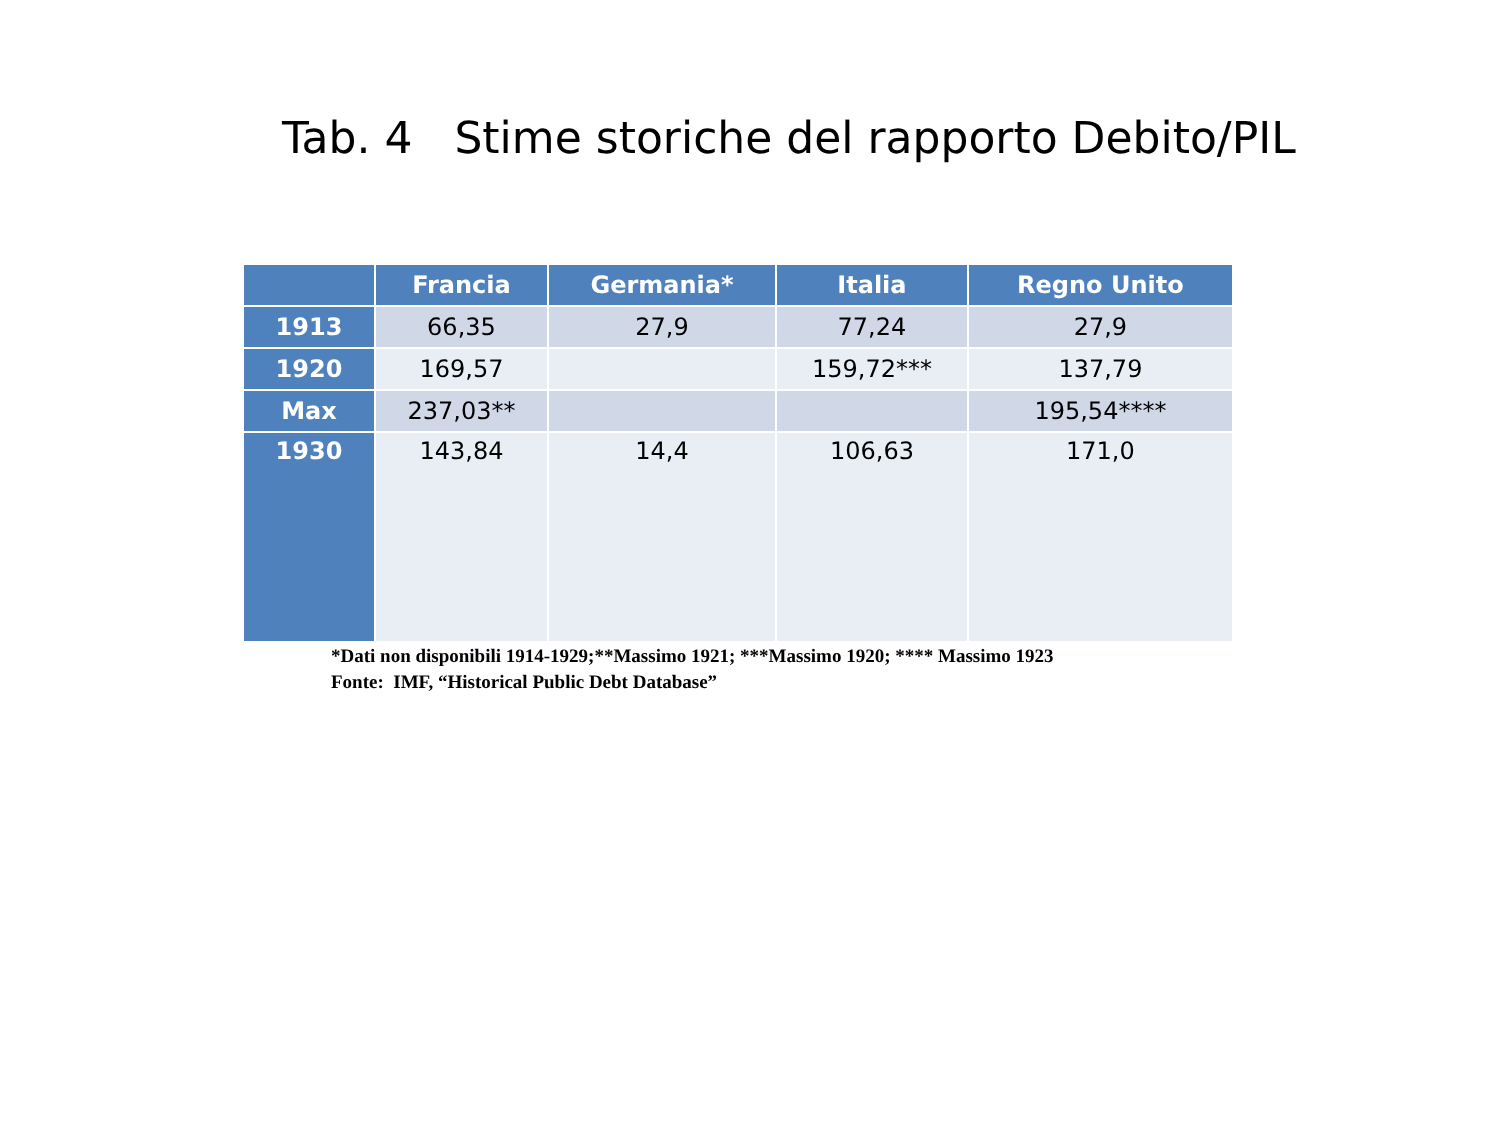Tab. 4 Stime storiche del rapporto Debito/PIL
| | Francia | Germania* | Italia | Regno Unito |
| --- | --- | --- | --- | --- |
| 1913 | 66,35 | 27,9 | 77,24 | 27,9 |
| 1920 | 169,57 | | 159,72*** | 137,79 |
| Max | 237,03** | | | 195,54**** |
| 1930 | 143,84 | 14,4 | 106,63 | 171,0 |
*Dati non disponibili 1914-1929;**Massimo 1921; ***Massimo 1920; **** Massimo 1923
Fonte: IMF, “Historical Public Debt Database”